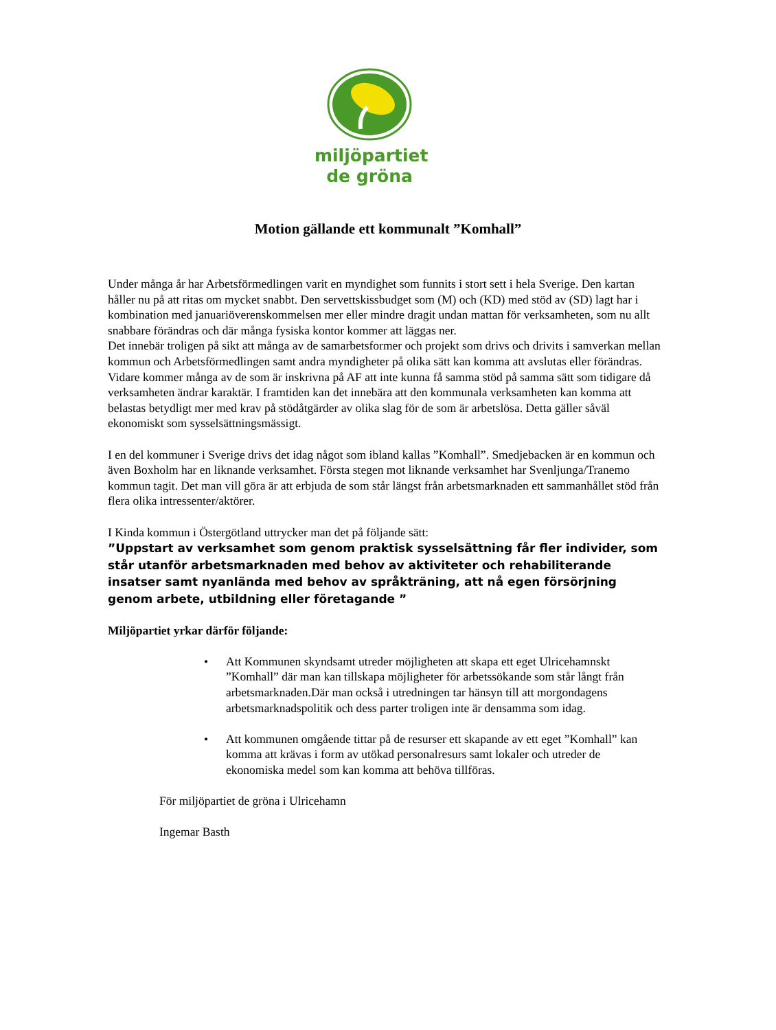miljöpartiet
de gröna
Motion gällande ett kommunalt ”Komhall”
Under många år har Arbetsförmedlingen varit en myndighet som funnits i stort sett i hela Sverige. Den kartan håller nu på att ritas om mycket snabbt. Den servettskissbudget som (M) och (KD) med stöd av (SD) lagt har i kombination med januariöverenskommelsen mer eller mindre dragit undan mattan för verksamheten, som nu allt snabbare förändras och där många fysiska kontor kommer att läggas ner.
Det innebär troligen på sikt att många av de samarbetsformer och projekt som drivs och drivits i samverkan mellan kommun och Arbetsförmedlingen samt andra myndigheter på olika sätt kan komma att avslutas eller förändras.
Vidare kommer många av de som är inskrivna på AF att inte kunna få samma stöd på samma sätt som tidigare då verksamheten ändrar karaktär. I framtiden kan det innebära att den kommunala verksamheten kan komma att belastas betydligt mer med krav på stödåtgärder av olika slag för de som är arbetslösa. Detta gäller såväl ekonomiskt som sysselsättningsmässigt.
I en del kommuner i Sverige drivs det idag något som ibland kallas ”Komhall”. Smedjebacken är en kommun och även Boxholm har en liknande verksamhet. Första stegen mot liknande verksamhet har Svenljunga/Tranemo kommun tagit. Det man vill göra är att erbjuda de som står längst från arbetsmarknaden ett sammanhållet stöd från flera olika intressenter/aktörer.
I Kinda kommun i Östergötland uttrycker man det på följande sätt:
”Uppstart av verksamhet som genom praktisk sysselsättning får fler individer, som står utanför arbetsmarknaden med behov av aktiviteter och rehabiliterande insatser samt nyanlända med behov av språkträning, att nå egen försörjning genom arbete, utbildning eller företagande ”
Miljöpartiet yrkar därför följande:
• Att Kommunen skyndsamt utreder möjligheten att skapa ett eget Ulricehamnskt ”Komhall” där man kan tillskapa möjligheter för arbetssökande som står långt från arbetsmarknaden.Där man också i utredningen tar hänsyn till att morgondagens arbetsmarknadspolitik och dess parter troligen inte är densamma som idag.
• Att kommunen omgående tittar på de resurser ett skapande av ett eget ”Komhall” kan komma att krävas i form av utökad personalresurs samt lokaler och utreder de ekonomiska medel som kan komma att behöva tillföras.
För miljöpartiet de gröna i Ulricehamn
Ingemar Basth